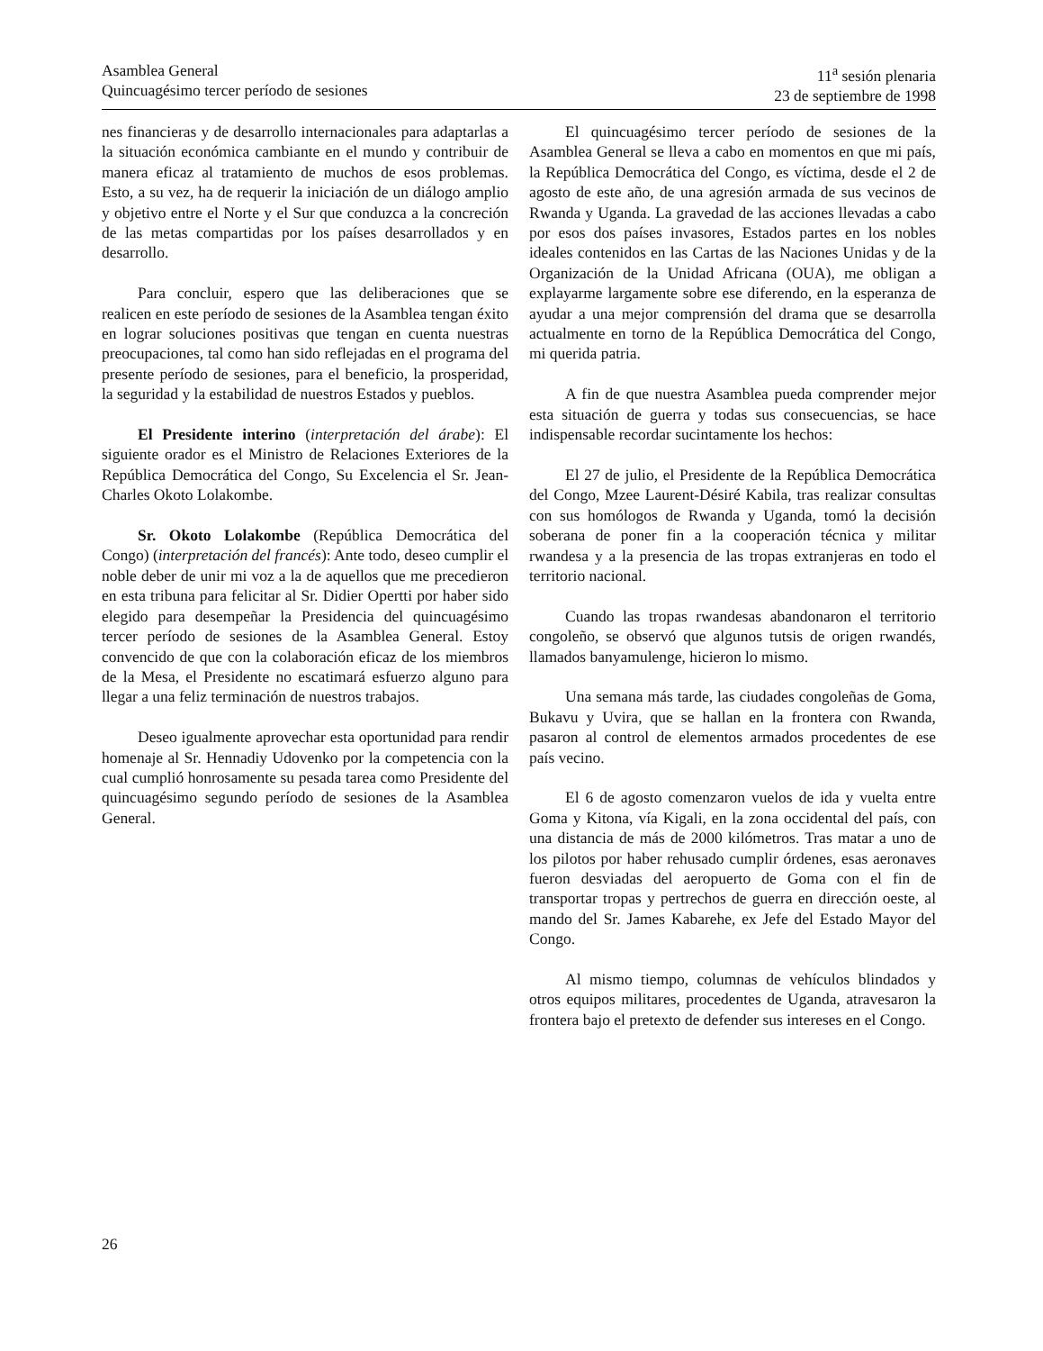Asamblea General
Quincuagésimo tercer período de sesiones
11<sup>a</sup> sesión plenaria
23 de septiembre de 1998
nes financieras y de desarrollo internacionales para adaptarlas a la situación económica cambiante en el mundo y contribuir de manera eficaz al tratamiento de muchos de esos problemas. Esto, a su vez, ha de requerir la iniciación de un diálogo amplio y objetivo entre el Norte y el Sur que conduzca a la concreción de las metas compartidas por los países desarrollados y en desarrollo.
Para concluir, espero que las deliberaciones que se realicen en este período de sesiones de la Asamblea tengan éxito en lograr soluciones positivas que tengan en cuenta nuestras preocupaciones, tal como han sido reflejadas en el programa del presente período de sesiones, para el beneficio, la prosperidad, la seguridad y la estabilidad de nuestros Estados y pueblos.
El Presidente interino (interpretación del árabe): El siguiente orador es el Ministro de Relaciones Exteriores de la República Democrática del Congo, Su Excelencia el Sr. Jean-Charles Okoto Lolakombe.
Sr. Okoto Lolakombe (República Democrática del Congo) (interpretación del francés): Ante todo, deseo cumplir el noble deber de unir mi voz a la de aquellos que me precedieron en esta tribuna para felicitar al Sr. Didier Opertti por haber sido elegido para desempeñar la Presidencia del quincuagésimo tercer período de sesiones de la Asamblea General. Estoy convencido de que con la colaboración eficaz de los miembros de la Mesa, el Presidente no escatimará esfuerzo alguno para llegar a una feliz terminación de nuestros trabajos.
Deseo igualmente aprovechar esta oportunidad para rendir homenaje al Sr. Hennadiy Udovenko por la competencia con la cual cumplió honrosamente su pesada tarea como Presidente del quincuagésimo segundo período de sesiones de la Asamblea General.
El quincuagésimo tercer período de sesiones de la Asamblea General se lleva a cabo en momentos en que mi país, la República Democrática del Congo, es víctima, desde el 2 de agosto de este año, de una agresión armada de sus vecinos de Rwanda y Uganda. La gravedad de las acciones llevadas a cabo por esos dos países invasores, Estados partes en los nobles ideales contenidos en las Cartas de las Naciones Unidas y de la Organización de la Unidad Africana (OUA), me obligan a explayarme largamente sobre ese diferendo, en la esperanza de ayudar a una mejor comprensión del drama que se desarrolla actualmente en torno de la República Democrática del Congo, mi querida patria.
A fin de que nuestra Asamblea pueda comprender mejor esta situación de guerra y todas sus consecuencias, se hace indispensable recordar sucintamente los hechos:
El 27 de julio, el Presidente de la República Democrática del Congo, Mzee Laurent-Désiré Kabila, tras realizar consultas con sus homólogos de Rwanda y Uganda, tomó la decisión soberana de poner fin a la cooperación técnica y militar rwandesa y a la presencia de las tropas extranjeras en todo el territorio nacional.
Cuando las tropas rwandesas abandonaron el territorio congoleño, se observó que algunos tutsis de origen rwandés, llamados banyamulenge, hicieron lo mismo.
Una semana más tarde, las ciudades congoleñas de Goma, Bukavu y Uvira, que se hallan en la frontera con Rwanda, pasaron al control de elementos armados procedentes de ese país vecino.
El 6 de agosto comenzaron vuelos de ida y vuelta entre Goma y Kitona, vía Kigali, en la zona occidental del país, con una distancia de más de 2000 kilómetros. Tras matar a uno de los pilotos por haber rehusado cumplir órdenes, esas aeronaves fueron desviadas del aeropuerto de Goma con el fin de transportar tropas y pertrechos de guerra en dirección oeste, al mando del Sr. James Kabarehe, ex Jefe del Estado Mayor del Congo.
Al mismo tiempo, columnas de vehículos blindados y otros equipos militares, procedentes de Uganda, atravesaron la frontera bajo el pretexto de defender sus intereses en el Congo.
26